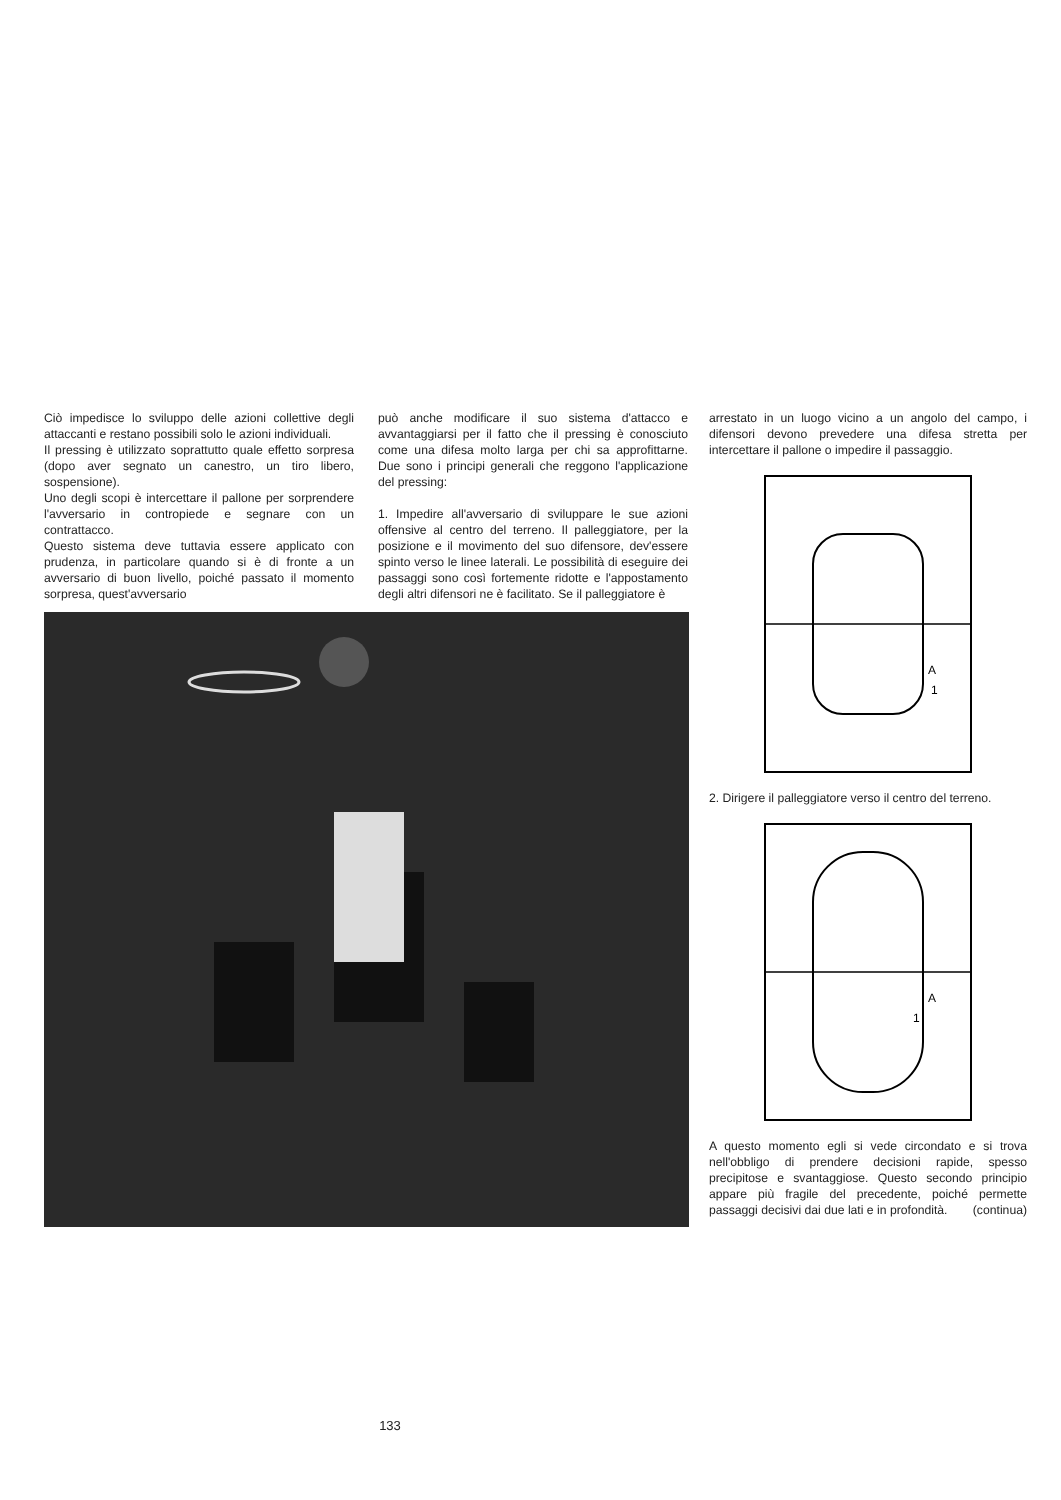Ciò impedisce lo sviluppo delle azioni collettive degli attaccanti e restano possibili solo le azioni individuali.
Il pressing è utilizzato soprattutto quale effetto sorpresa (dopo aver segnato un canestro, un tiro libero, sospensione).
Uno degli scopi è intercettare il pallone per sorprendere l'avversario in contropiede e segnare con un contrattacco.
Questo sistema deve tuttavia essere applicato con prudenza, in particolare quando si è di fronte a un avversario di buon livello, poiché passato il momento sorpresa, quest'avversario
può anche modificare il suo sistema d'attacco e avvantaggiarsi per il fatto che il pressing è conosciuto come una difesa molto larga per chi sa approfittarne. Due sono i principi generali che reggono l'applicazione del pressing:
1. Impedire all'avversario di sviluppare le sue azioni offensive al centro del terreno. Il palleggiatore, per la posizione e il movimento del suo difensore, dev'essere spinto verso le linee laterali. Le possibilità di eseguire dei passaggi sono così fortemente ridotte e l'appostamento degli altri difensori ne è facilitato. Se il palleggiatore è
arrestato in un luogo vicino a un angolo del campo, i difensori devono prevedere una difesa stretta per intercettare il pallone o impedire il passaggio.
A
1
2. Dirigere il palleggiatore verso il centro del terreno.
A
1
A questo momento egli si vede circondato e si trova nell'obbligo di prendere decisioni rapide, spesso precipitose e svantaggiose. Questo secondo principio appare più fragile del precedente, poiché permette passaggi decisivi dai due lati e in profondità. (continua)
133